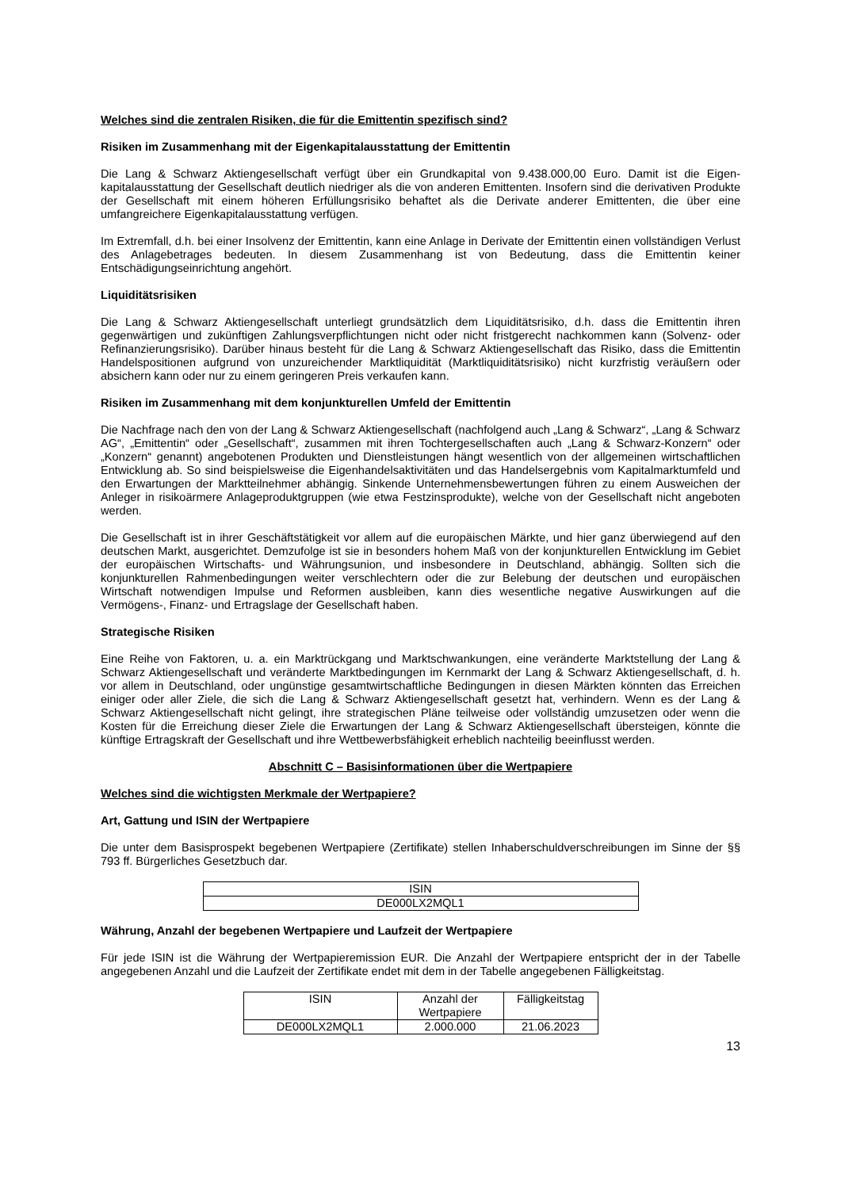Welches sind die zentralen Risiken, die für die Emittentin spezifisch sind?
Risiken im Zusammenhang mit der Eigenkapitalausstattung der Emittentin
Die Lang & Schwarz Aktiengesellschaft verfügt über ein Grundkapital von 9.438.000,00 Euro. Damit ist die Eigen­kapitalausstattung der Gesellschaft deutlich niedriger als die von anderen Emittenten. Insofern sind die derivativen Produkte der Gesellschaft mit einem höheren Erfüllungsrisiko behaftet als die Derivate anderer Emittenten, die über eine umfangreichere Eigenkapitalausstattung verfügen.
Im Extremfall, d.h. bei einer Insolvenz der Emittentin, kann eine Anlage in Derivate der Emittentin einen vollständigen Verlust des Anlagebetrages bedeuten. In diesem Zusammenhang ist von Bedeutung, dass die Emittentin keiner Entschädigungseinrichtung angehört.
Liquiditätsrisiken
Die Lang & Schwarz Aktiengesellschaft unterliegt grundsätzlich dem Liquiditätsrisiko, d.h. dass die Emittentin ihren gegenwärtigen und zukünftigen Zahlungsverpflichtungen nicht oder nicht fristgerecht nachkommen kann (Solvenz- oder Refinanzierungsrisiko). Darüber hinaus besteht für die Lang & Schwarz Aktiengesellschaft das Risiko, dass die Emittentin Handelspositionen aufgrund von unzureichender Marktliquidität (Marktliquiditätsrisiko) nicht kurzfristig veräußern oder absichern kann oder nur zu einem geringeren Preis verkaufen kann.
Risiken im Zusammenhang mit dem konjunkturellen Umfeld der Emittentin
Die Nachfrage nach den von der Lang & Schwarz Aktiengesellschaft (nachfolgend auch „Lang & Schwarz“, „Lang & Schwarz AG“, „Emittentin“ oder „Gesellschaft“, zusammen mit ihren Tochtergesellschaften auch „Lang & Schwarz-Konzern“ oder „Konzern“ genannt) angebotenen Produkten und Dienstleistungen hängt wesentlich von der allgemeinen wirtschaftlichen Entwicklung ab. So sind beispielsweise die Eigenhandelsaktivitäten und das Handelsergebnis vom Kapitalmarktumfeld und den Erwartungen der Marktteilnehmer abhängig. Sinkende Unternehmensbewertungen führen zu einem Ausweichen der Anleger in risikoärmere Anlageproduktgruppen (wie etwa Festzinsprodukte), welche von der Gesellschaft nicht angeboten werden.
Die Gesellschaft ist in ihrer Geschäftstätigkeit vor allem auf die europäischen Märkte, und hier ganz überwiegend auf den deutschen Markt, ausgerichtet. Demzufolge ist sie in besonders hohem Maß von der konjunkturellen Entwicklung im Gebiet der europäischen Wirtschafts- und Währungsunion, und insbesondere in Deutschland, abhängig. Sollten sich die konjunkturellen Rahmenbedingungen weiter verschlechtern oder die zur Belebung der deutschen und europäischen Wirtschaft notwendigen Impulse und Reformen ausbleiben, kann dies wesentliche negative Auswirkungen auf die Vermögens-, Finanz- und Ertragslage der Gesellschaft haben.
Strategische Risiken
Eine Reihe von Faktoren, u. a. ein Marktrückgang und Marktschwankungen, eine veränderte Marktstellung der Lang & Schwarz Aktiengesellschaft und veränderte Marktbedingungen im Kernmarkt der Lang & Schwarz Aktiengesellschaft, d. h. vor allem in Deutschland, oder ungünstige gesamtwirtschaftliche Bedingungen in diesen Märkten könnten das Erreichen einiger oder aller Ziele, die sich die Lang & Schwarz Aktiengesellschaft gesetzt hat, verhindern. Wenn es der Lang & Schwarz Aktiengesellschaft nicht gelingt, ihre strategischen Pläne teilweise oder vollständig umzusetzen oder wenn die Kosten für die Erreichung dieser Ziele die Erwartungen der Lang & Schwarz Aktiengesellschaft übersteigen, könnte die künftige Ertragskraft der Gesellschaft und ihre Wettbewerbsfähigkeit erheblich nachteilig beeinflusst werden.
Abschnitt C – Basisinformationen über die Wertpapiere
Welches sind die wichtigsten Merkmale der Wertpapiere?
Art, Gattung und ISIN der Wertpapiere
Die unter dem Basisprospekt begebenen Wertpapiere (Zertifikate) stellen Inhaberschuldverschreibungen im Sinne der §§ 793 ff. Bürgerliches Gesetzbuch dar.
| ISIN |
| DE000LX2MQL1 |
Währung, Anzahl der begebenen Wertpapiere und Laufzeit der Wertpapiere
Für jede ISIN ist die Währung der Wertpapieremission EUR. Die Anzahl der Wertpapiere entspricht der in der Tabelle angegebenen Anzahl und die Laufzeit der Zertifikate endet mit dem in der Tabelle angegebenen Fälligkeitstag.
| ISIN | Anzahl der Wertpapiere | Fälligkeitstag |
| DE000LX2MQL1 | 2.000.000 | 21.06.2023 |
13